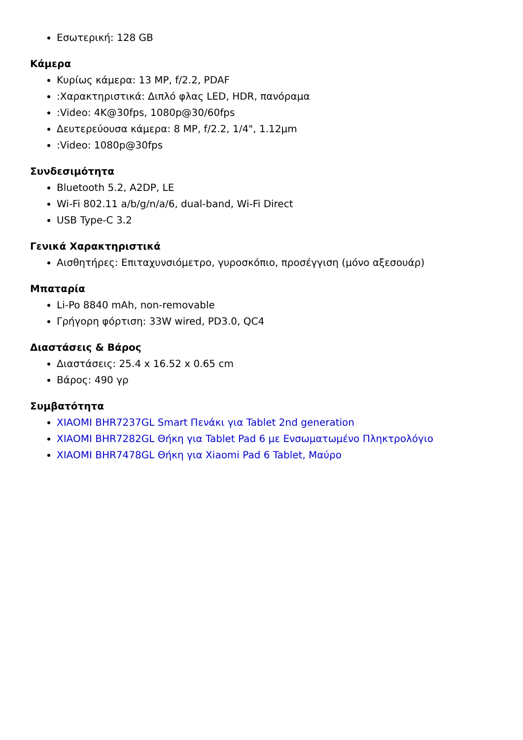Εσωτερική: 128 GB
Κάμερα
Κυρίως κάμερα: 13 MP, f/2.2, PDAF
:Χαρακτηριστικά: Διπλό φλας LED, HDR, πανόραμα
:Video: 4K@30fps, 1080p@30/60fps
Δευτερεύουσα κάμερα: 8 MP, f/2.2, 1/4", 1.12µm
:Video: 1080p@30fps
Συνδεσιμότητα
Bluetooth 5.2, A2DP, LE
Wi-Fi 802.11 a/b/g/n/a/6, dual-band, Wi-Fi Direct
USB Type-C 3.2
Γενικά Χαρακτηριστικά
Αισθητήρες: Επιταχυνσιόμετρο, γυροσκόπιο, προσέγγιση (μόνο αξεσουάρ)
Μπαταρία
Li-Po 8840 mAh, non-removable
Γρήγορη φόρτιση: 33W wired, PD3.0, QC4
Διαστάσεις & Βάρος
Διαστάσεις: 25.4 x 16.52 x 0.65 cm
Βάρος: 490 γρ
Συμβατότητα
XIAOMI BHR7237GL Smart Πενάκι για Tablet 2nd generation
XIAOMI BHR7282GL Θήκη για Tablet Pad 6 με Ενσωματωμένο Πληκτρολόγιο
XIAOMI BHR7478GL Θήκη για Xiaomi Pad 6 Tablet, Μαύρο